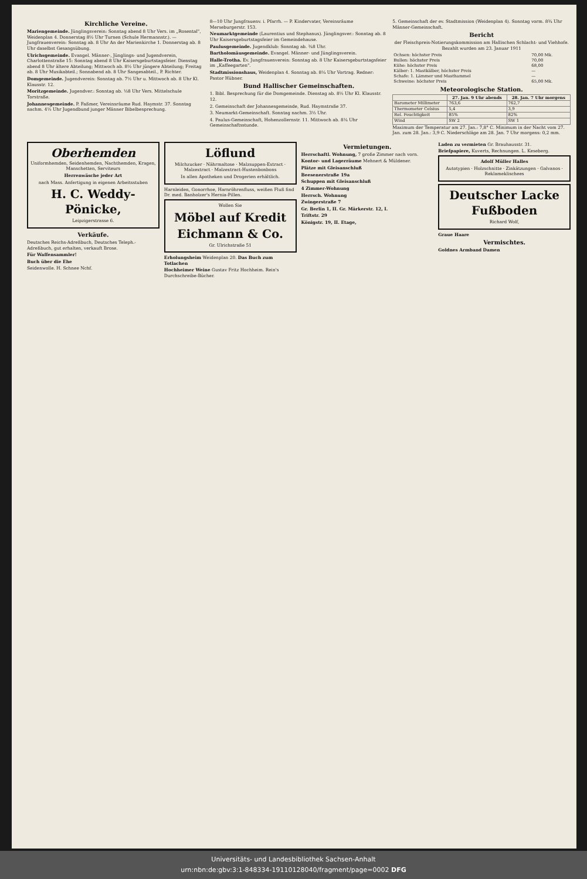Kirchliche Vereine.
Mariengemeinde. Jünglingsverein: Sonntag abend 8 Uhr Vers. im „Rosental", Weidenplan 4. Donnerstag 8½ Uhr Turnen (Schule Hermannstr.). — Jungfrauenverein: Sonntag ab. 8 Uhr An der Marienkirche 1. Donnerstag ab. 8 Uhr daselbst Gesangsübung.
Ulrichsgemeinde. Evangel. Männer-, Jünglings- und Jugendverein, Charlottenstraße 15: Sonntag abend 8 Uhr Kaisersgeburtstagsfeier. Dienstag abend 8 Uhr ältere Abteilung; Mittwoch ab. 8½ Uhr jüngere Abteilung; Freitag ab. 8 Uhr Musikabteil.; Sonnabend ab. 8 Uhr Sangesabteil., P. Richter.
Domgemeinde. Jugendverein: Sonntag ab. 7½ Uhr u. Mittwoch ab. 8 Uhr Kl. Klausstr. 12.
Moritzgemeinde. Jugendver.: Sonntag ab. ½8 Uhr Vers. Mittelschule Torstraße.
Johannesgemeinde. P. Faßmer, Vereinsräume Rud. Haymstr. 37. Sonntag nachm. 4½ Uhr Jugendbund junger Männer Bibelbesprechung.
8—10 Uhr Jungfrauenv. i. Pfarrh. — P. Kindervater, Vereinsräume Merseburgerstr. 153.
Neumarktgemeinde (Laurentius und Stephanus). Jünglingsver.: Sonntag ab. 8 Uhr Kaisersgeburtstagsfeier im Gemeindehause.
Paulusgemeinde. Jugendklub: Sonntag ab. ¾8 Uhr.
Bartholomäusgemeinde. Evangel. Männer- und Jünglingsverein.
Halle-Trotha. Ev. Jungfrauenverein: Sonntag ab. 8 Uhr Kaisersgeburtstagsfeier im „Kaffeegarten".
Stadtmissionshaus, Weidenplan 4. Sonntag ab. 8¼ Uhr Vortrag. Redner: Pastor Hübner.
Bund Hallischer Gemeinschaften.
1. Bibl. Besprechung für die Domgemeinde. Dienstag ab. 8½ Uhr Kl. Klausstr. 12.
2. Gemeinschaft der Johannesgemeinde, Rud. Haymstraße 37.
3. Neumarkt-Gemeinschaft. Sonntag nachm. 3½ Uhr.
4. Paulus-Gemeinschaft, Hohenzollernstr. 11. Mittwoch ab. 8¼ Uhr Gemeinschaftsstunde.
5. Gemeinschaft der ev. Stadtmission (Weidenplan 4). Sonntag vorm. 8¾ Uhr Männer-Gemeinschaft.
Bericht
der Fleischpreis-Notierungskommission am Hallischen Schlacht- und Viehhofe. Bezahlt wurden am 23. Januar 1911
| Ochsen: höchster Preis | 70,00 Mk. |
| Bullen: höchster Preis | 70,00 |
| Kühe: höchster Preis | 68,00 |
| Kälber: 1. Mastkälber, höchster Preis | — |
| Schafe: 1. Lämmer und Masthammel | — |
| Schweine: höchster Preis | 65,00 Mk. |
Meteorologische Station.
| | 27. Jan. 9 Uhr abends | 28. Jan. 7 Uhr morgens |
| --- | --- | --- |
| Barometer Millimeter | 763,6 | 762,7 |
| Thermometer Celsius | 5,4 | 3,9 |
| Rel. Feuchtigkeit | 85% | 82% |
| Wind | SW 2 | SW 1 |
Maximum der Temperatur am 27. Jan.: 7,8° C. Minimum in der Nacht vom 27. Jan. zum 28. Jan.: 3,9 C. Niederschläge am 28. Jan. 7 Uhr morgens: 0,2 mm.
Oberhemden
Uniformhemden, Seidenhemden, Nachthemden, Kragen, Manschetten, Serviteurs
Herrenwäsche jeder Art
nach Mass. Anfertigung in eigenen Arbeitsstuben
H. C. Weddy-Pönicke,
Leipzigerstrasse 6.
Verkäufe.
Deutsches Reichs-Adreßbuch, Deutsches Teleph.-Adreßbuch, gut erhalten, verkauft Brose.
Für Waffensammler!
Buch über die Ehe
Seidenwolle. H. Schnee Nchf.
Löflund
Milchzucker · Nährmaltose · Malzsuppen-Extract · Malzextract · Malzextract-Hustenbonbons
In allen Apotheken und Drogerien erhältlich.
Harnleiden, Gonorrhoe, Harnröhrenfluss, weißen Fluß find Dr. med. Banholzer's Hernia-Pillen.
Wollen Sie
Möbel auf Kredit
Eichmann & Co.
Gr. Ulrichstraße 51
Erholungsheim Weidenplan 20. Das Buch zum Totlachen
Hochheimer Weine Gustav Fritz Hochheim. Rein's Durchschreibe-Bücher.
Vermietungen.
Herrschaftl. Wohnung, 7 große Zimmer nach vorn.
Kontor- und Lagerräume Mehnert & Müldener.
Plätze mit Gleisanschluß
Beesenerstraße 19a
Schuppen mit Gleisanschluß
4 Zimmer-Wohnung
Herrsch. Wohnung
Zwingerstraße 7
Gr. Berlin 1, II. Gr. Märkerstr. 12, I.
Triftstr. 29
Königstr. 19, II. Etage,
Laden zu vermieten Gr. Brauhausstr. 31.
Briefpapiere, Kuverts, Rechnungen. L. Keseberg.
Adolf Müller Halles
Autotypien · Holzschnitte · Zinkätzungen · Galvanos · Reklameklischees
Deutscher Lacke Fußboden
Richard Wolf,
Graue Haare
Vermischtes.
Goldnes Armband Damen
Universitäts- und Landesbibliothek Sachsen-Anhalt
urn:nbn:de:gbv:3:1-848334-19110128040/fragment/page=0002 DFG